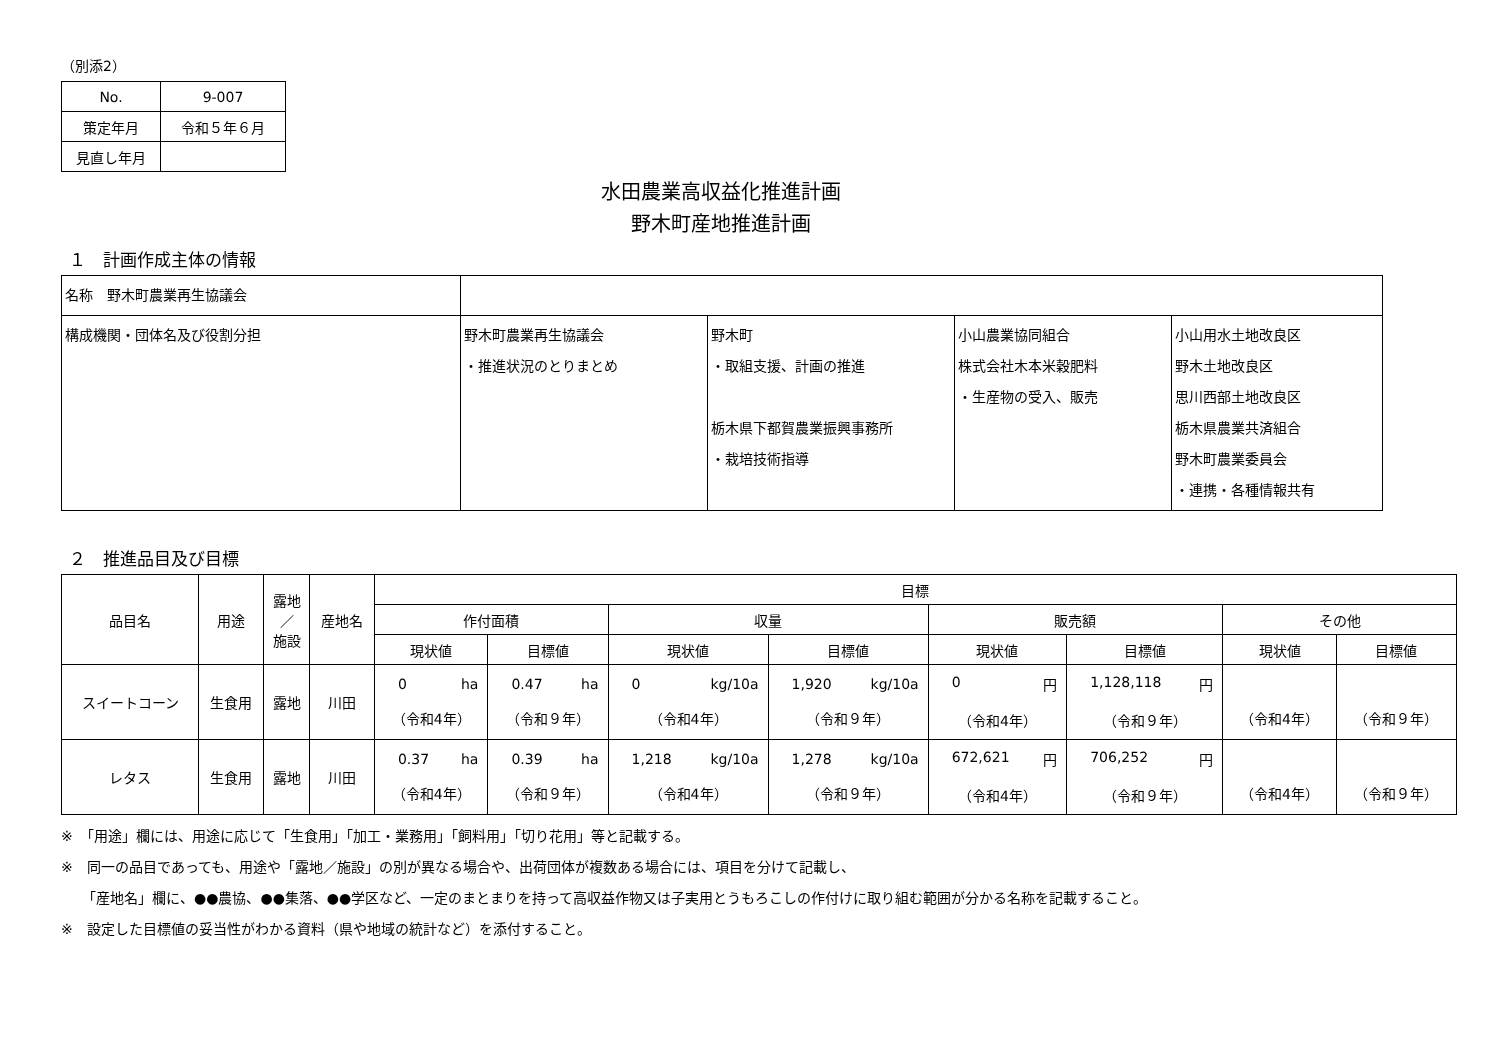（別添2）
| No. | 9-007 |
| 策定年月 | 令和５年６月 |
| 見直し年月 | |
水田農業高収益化推進計画
野木町産地推進計画
１　計画作成主体の情報
| 名称 野木町農業再生協議会 | | | | |
| 構成機関・団体名及び役割分担 | 野木町農業再生協議会 ・推進状況のとりまとめ | 野木町 ・取組支援、計画の推進 栃木県下都賀農業振興事務所 ・栽培技術指導 | 小山農業協同組合 株式会社木本米穀肥料 ・生産物の受入、販売 | 小山用水土地改良区 野木土地改良区 思川西部土地改良区 栃木県農業共済組合 野木町農業委員会 ・連携・各種情報共有 |
２　推進品目及び目標
| 品目名 | 用途 | 露地 ／ 施設 | 産地名 | 目標 | | | | | | | |
| | | | | 作付面積 | | 収量 | | 販売額 | | その他 | |
| | | | | 現状値 | 目標値 | 現状値 | 目標値 | 現状値 | 目標値 | 現状値 | 目標値 |
| スイートコーン | 生食用 | 露地 | 川田 | 0 ha （令和4年） | 0.47 ha （令和９年） | 0 kg/10a （令和4年） | 1,920 kg/10a （令和９年） | 0 円 （令和4年） | 1,128,118 円 （令和９年） | （令和4年） | （令和９年） |
| レタス | 生食用 | 露地 | 川田 | 0.37 ha （令和4年） | 0.39 ha （令和９年） | 1,218 kg/10a （令和4年） | 1,278 kg/10a （令和９年） | 672,621 円 （令和4年） | 706,252 円 （令和９年） | （令和4年） | （令和９年） |
※　「用途」欄には、用途に応じて「生食用」「加工・業務用」「飼料用」「切り花用」等と記載する。
※　同一の品目であっても、用途や「露地／施設」の別が異なる場合や、出荷団体が複数ある場合には、項目を分けて記載し、
　　「産地名」欄に、●●農協、●●集落、●●学区など、一定のまとまりを持って高収益作物又は子実用とうもろこしの作付けに取り組む範囲が分かる名称を記載すること。
※　設定した目標値の妥当性がわかる資料（県や地域の統計など）を添付すること。